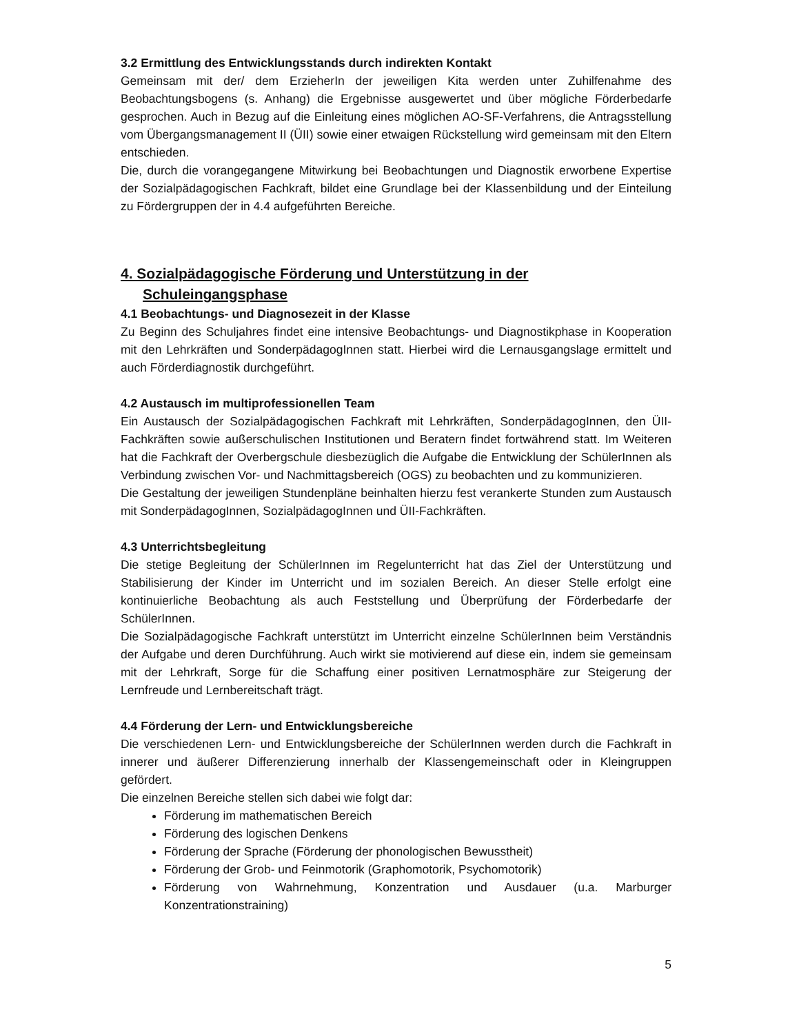3.2 Ermittlung des Entwicklungsstands durch indirekten Kontakt
Gemeinsam mit der/ dem ErzieherIn der jeweiligen Kita werden unter Zuhilfenahme des Beobachtungsbogens (s. Anhang) die Ergebnisse ausgewertet und über mögliche Förderbedarfe gesprochen. Auch in Bezug auf die Einleitung eines möglichen AO-SF-Verfahrens, die Antragsstellung vom Übergangsmanagement II (ÜII) sowie einer etwaigen Rückstellung wird gemeinsam mit den Eltern entschieden.
Die, durch die vorangegangene Mitwirkung bei Beobachtungen und Diagnostik erworbene Expertise der Sozialpädagogischen Fachkraft, bildet eine Grundlage bei der Klassenbildung und der Einteilung zu Fördergruppen der in 4.4 aufgeführten Bereiche.
4. Sozialpädagogische Förderung und Unterstützung in der
Schuleingangsphase
4.1 Beobachtungs- und Diagnosezeit in der Klasse
Zu Beginn des Schuljahres findet eine intensive Beobachtungs- und Diagnostikphase in Kooperation mit den Lehrkräften und SonderpädagogInnen statt. Hierbei wird die Lernausgangslage ermittelt und auch Förderdiagnostik durchgeführt.
4.2 Austausch im multiprofessionellen Team
Ein Austausch der Sozialpädagogischen Fachkraft mit Lehrkräften, SonderpädagogInnen, den ÜII- Fachkräften sowie außerschulischen Institutionen und Beratern findet fortwährend statt. Im Weiteren hat die Fachkraft der Overbergschule diesbezüglich die Aufgabe die Entwicklung der SchülerInnen als Verbindung zwischen Vor- und Nachmittagsbereich (OGS) zu beobachten und zu kommunizieren.
Die Gestaltung der jeweiligen Stundenpläne beinhalten hierzu fest verankerte Stunden zum Austausch mit SonderpädagogInnen, SozialpädagogInnen und ÜII-Fachkräften.
4.3 Unterrichtsbegleitung
Die stetige Begleitung der SchülerInnen im Regelunterricht hat das Ziel der Unterstützung und Stabilisierung der Kinder im Unterricht und im sozialen Bereich. An dieser Stelle erfolgt eine kontinuierliche Beobachtung als auch Feststellung und Überprüfung der Förderbedarfe der SchülerInnen.
Die Sozialpädagogische Fachkraft unterstützt im Unterricht einzelne SchülerInnen beim Verständnis der Aufgabe und deren Durchführung. Auch wirkt sie motivierend auf diese ein, indem sie gemeinsam mit der Lehrkraft, Sorge für die Schaffung einer positiven Lernatmosphäre zur Steigerung der Lernfreude und Lernbereitschaft trägt.
4.4 Förderung der Lern- und Entwicklungsbereiche
Die verschiedenen Lern- und Entwicklungsbereiche der SchülerInnen werden durch die Fachkraft in innerer und äußerer Differenzierung innerhalb der Klassengemeinschaft oder in Kleingruppen gefördert.
Die einzelnen Bereiche stellen sich dabei wie folgt dar:
Förderung im mathematischen Bereich
Förderung des logischen Denkens
Förderung der Sprache (Förderung der phonologischen Bewusstheit)
Förderung der Grob- und Feinmotorik (Graphomotorik, Psychomotorik)
Förderung von Wahrnehmung, Konzentration und Ausdauer (u.a. Marburger Konzentrationstraining)
5